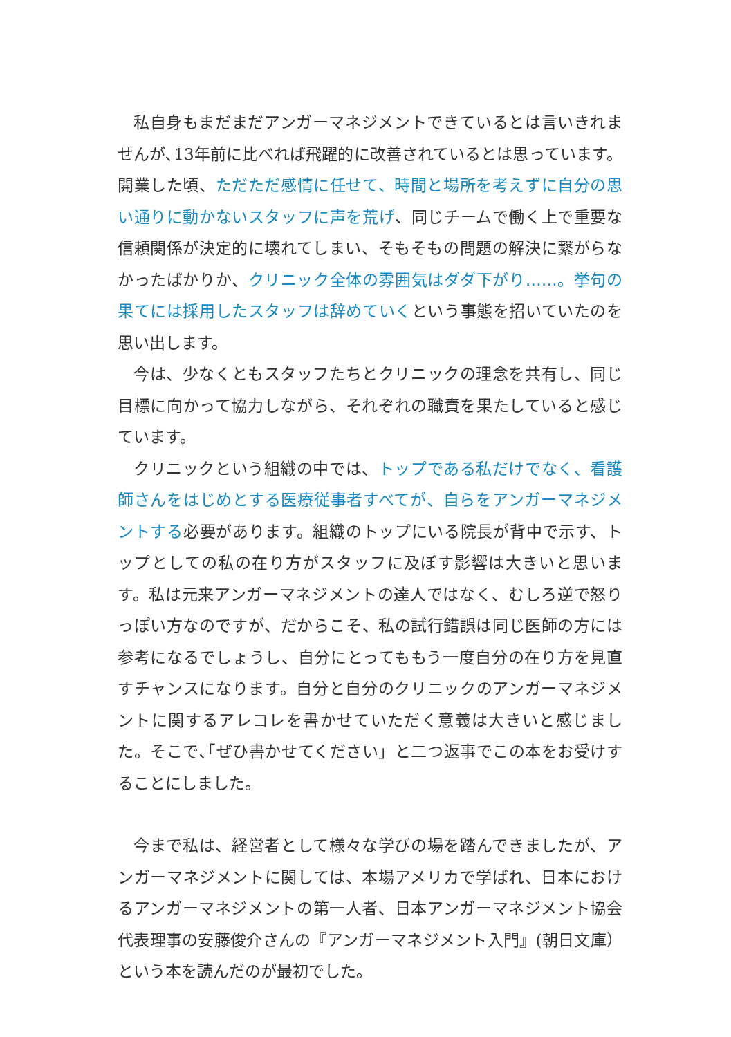私自身もまだまだアンガーマネジメントできているとは言いきれませんが､13年前に比べれば飛躍的に改善されているとは思っています。開業した頃、ただただ感情に任せて、時間と場所を考えずに自分の思い通りに動かないスタッフに声を荒げ、同じチームで働く上で重要な信頼関係が決定的に壊れてしまい、そもそもの問題の解決に繋がらなかったばかりか、クリニック全体の雰囲気はダダ下がり……。挙句の果てには採用したスタッフは辞めていくという事態を招いていたのを思い出します。
今は、少なくともスタッフたちとクリニックの理念を共有し、同じ目標に向かって協力しながら、それぞれの職責を果たしていると感じています。
クリニックという組織の中では、トップである私だけでなく、看護師さんをはじめとする医療従事者すべてが、自らをアンガーマネジメントする必要があります。組織のトップにいる院長が背中で示す、トップとしての私の在り方がスタッフに及ぼす影響は大きいと思います。私は元来アンガーマネジメントの達人ではなく、むしろ逆で怒りっぽい方なのですが、だからこそ、私の試行錯誤は同じ医師の方には参考になるでしょうし、自分にとってももう一度自分の在り方を見直すチャンスになります。自分と自分のクリニックのアンガーマネジメントに関するアレコレを書かせていただく意義は大きいと感じました。そこで､｢ぜひ書かせてください」と二つ返事でこの本をお受けすることにしました。
今まで私は、経営者として様々な学びの場を踏んできましたが、アンガーマネジメントに関しては、本場アメリカで学ばれ、日本におけるアンガーマネジメントの第一人者、日本アンガーマネジメント協会代表理事の安藤俊介さんの『アンガーマネジメント入門』(朝日文庫）という本を読んだのが最初でした。